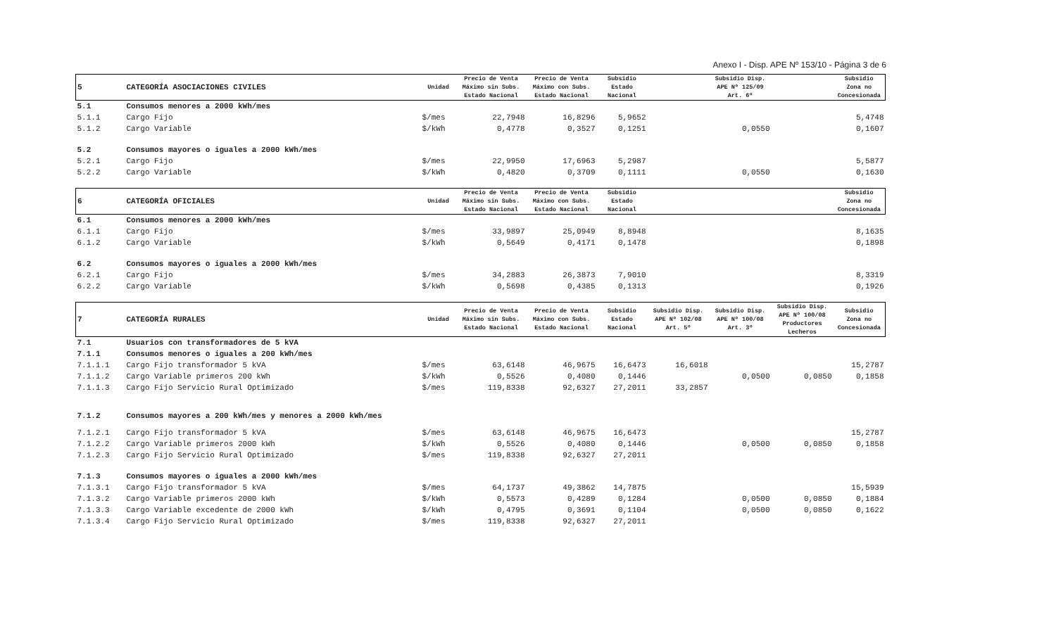Anexo I - Disp. APE Nº 153/10 - Página 3 de 6
| 5 | CATEGORÍA ASOCIACIONES CIVILES | Unidad | Precio de Venta Máximo sin Subs. Estado Nacional | Precio de Venta Máximo con Subs. Estado Nacional | Subsidio Estado Nacional | | Subsidio Disp. APE Nº 125/09 Art. 6º | | Subsidio Zona no Concesionada |
| --- | --- | --- | --- | --- | --- | --- | --- | --- | --- |
| 5.1 | Consumos menores a 2000 kWh/mes | | | | | | | | |
| 5.1.1 | Cargo Fijo | $/mes | 22,7948 | 16,8296 | 5,9652 | | | | 5,4748 |
| 5.1.2 | Cargo Variable | $/kWh | 0,4778 | 0,3527 | 0,1251 | | 0,0550 | | 0,1607 |
| 5.2 | Consumos mayores o iguales a 2000 kWh/mes | | | | | | | | |
| 5.2.1 | Cargo Fijo | $/mes | 22,9950 | 17,6963 | 5,2987 | | | | 5,5877 |
| 5.2.2 | Cargo Variable | $/kWh | 0,4820 | 0,3709 | 0,1111 | | 0,0550 | | 0,1630 |
| 6 | CATEGORÍA OFICIALES | Unidad | Precio de Venta Máximo sin Subs. Estado Nacional | Precio de Venta Máximo con Subs. Estado Nacional | Subsidio Estado Nacional | | | | Subsidio Zona no Concesionada |
| 6.1 | Consumos menores a 2000 kWh/mes | | | | | | | | |
| 6.1.1 | Cargo Fijo | $/mes | 33,9897 | 25,0949 | 8,8948 | | | | 8,1635 |
| 6.1.2 | Cargo Variable | $/kWh | 0,5649 | 0,4171 | 0,1478 | | | | 0,1898 |
| 6.2 | Consumos mayores o iguales a 2000 kWh/mes | | | | | | | | |
| 6.2.1 | Cargo Fijo | $/mes | 34,2883 | 26,3873 | 7,9010 | | | | 8,3319 |
| 6.2.2 | Cargo Variable | $/kWh | 0,5698 | 0,4385 | 0,1313 | | | | 0,1926 |
| 7 | CATEGORÍA RURALES | Unidad | Precio de Venta Máximo sin Subs. Estado Nacional | Precio de Venta Máximo con Subs. Estado Nacional | Subsidio Estado Nacional | Subsidio Disp. APE Nº 102/08 Art. 5º | Subsidio Disp. APE Nº 100/08 Art. 3º | Subsidio Disp. APE Nº 100/08 Productores Lecheros | Subsidio Zona no Concesionada |
| 7.1 | Usuarios con transformadores de 5 kVA | | | | | | | | |
| 7.1.1 | Consumos menores o iguales a 200 kWh/mes | | | | | | | | |
| 7.1.1.1 | Cargo Fijo transformador 5 kVA | $/mes | 63,6148 | 46,9675 | 16,6473 | 16,6018 | | | 15,2787 |
| 7.1.1.2 | Cargo Variable primeros 200 kWh | $/kWh | 0,5526 | 0,4080 | 0,1446 | | 0,0500 | 0,0850 | 0,1858 |
| 7.1.1.3 | Cargo Fijo Servicio Rural Optimizado | $/mes | 119,8338 | 92,6327 | 27,2011 | 33,2857 | | | |
| 7.1.2 | Consumos mayores a 200 kWh/mes y menores a 2000 kWh/mes | | | | | | | | |
| 7.1.2.1 | Cargo Fijo transformador 5 kVA | $/mes | 63,6148 | 46,9675 | 16,6473 | | | | 15,2787 |
| 7.1.2.2 | Cargo Variable primeros 2000 kWh | $/kWh | 0,5526 | 0,4080 | 0,1446 | | 0,0500 | 0,0850 | 0,1858 |
| 7.1.2.3 | Cargo Fijo Servicio Rural Optimizado | $/mes | 119,8338 | 92,6327 | 27,2011 | | | | |
| 7.1.3 | Consumos mayores o iguales a 2000 kWh/mes | | | | | | | | |
| 7.1.3.1 | Cargo Fijo transformador 5 kVA | $/mes | 64,1737 | 49,3862 | 14,7875 | | | | 15,5939 |
| 7.1.3.2 | Cargo Variable primeros 2000 kWh | $/kWh | 0,5573 | 0,4289 | 0,1284 | | 0,0500 | 0,0850 | 0,1884 |
| 7.1.3.3 | Cargo Variable excedente de 2000 kWh | $/kWh | 0,4795 | 0,3691 | 0,1104 | | 0,0500 | 0,0850 | 0,1622 |
| 7.1.3.4 | Cargo Fijo Servicio Rural Optimizado | $/mes | 119,8338 | 92,6327 | 27,2011 | | | | |